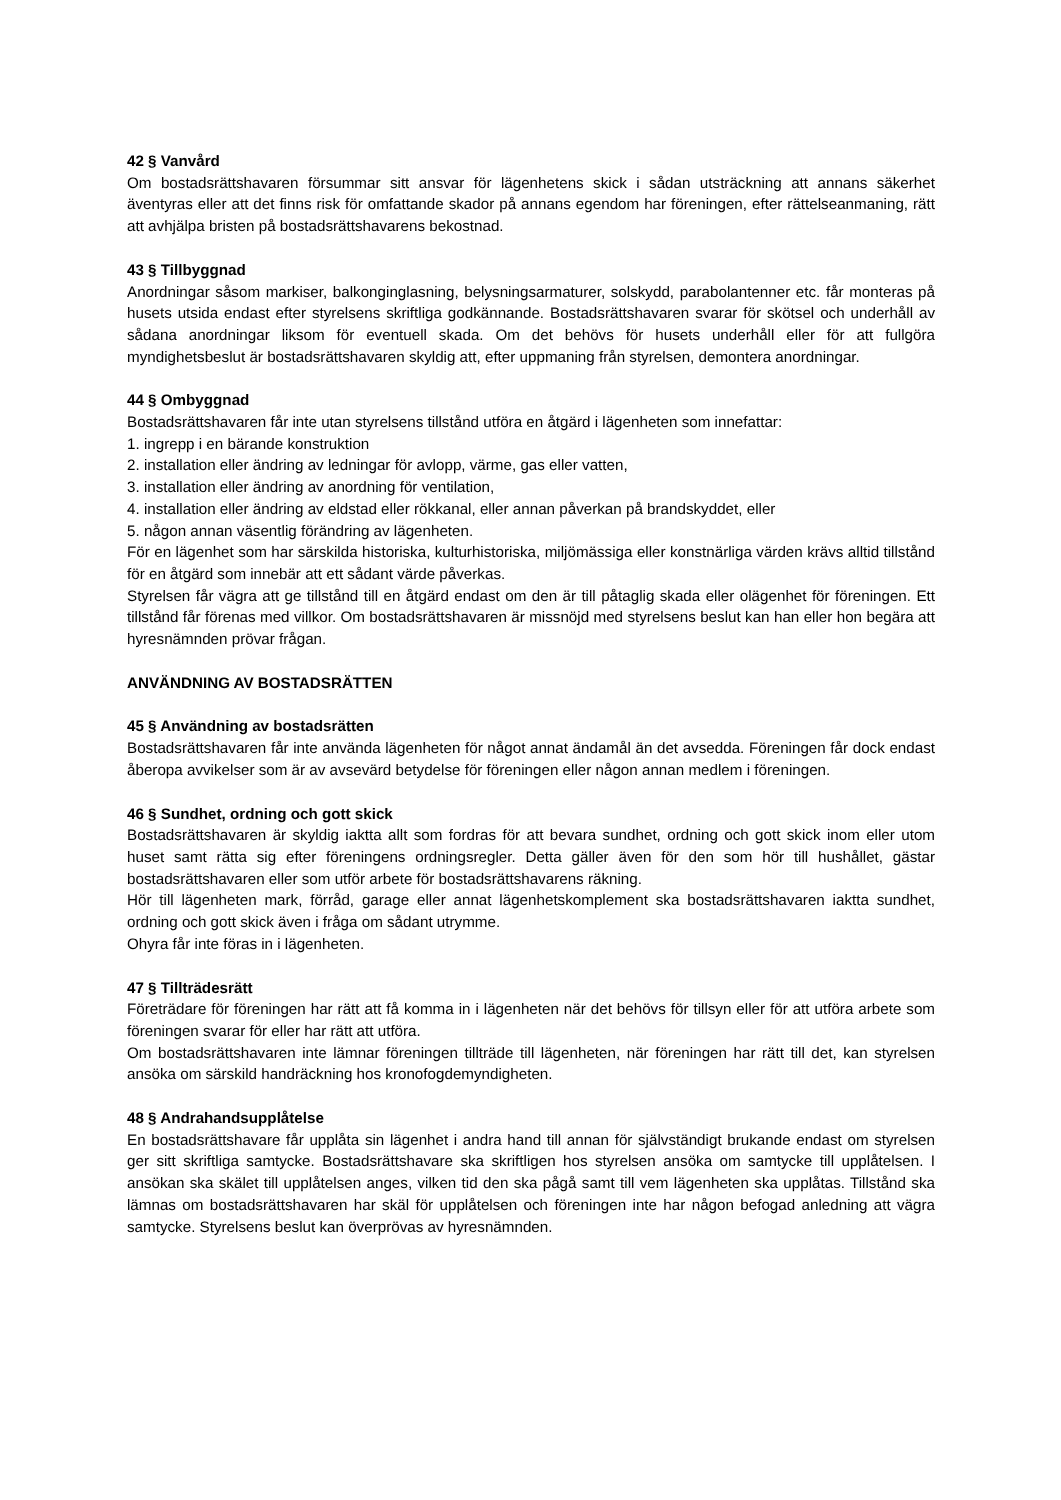42 § Vanvård
Om bostadsrättshavaren försummar sitt ansvar för lägenhetens skick i sådan utsträckning att annans säkerhet äventyras eller att det finns risk för omfattande skador på annans egendom har föreningen, efter rättelseanmaning, rätt att avhjälpa bristen på bostadsrättshavarens bekostnad.
43 § Tillbyggnad
Anordningar såsom markiser, balkonginglasning, belysningsarmaturer, solskydd, parabolantenner etc. får monteras på husets utsida endast efter styrelsens skriftliga godkännande. Bostadsrättshavaren svarar för skötsel och underhåll av sådana anordningar liksom för eventuell skada. Om det behövs för husets underhåll eller för att fullgöra myndighetsbeslut är bostadsrättshavaren skyldig att, efter uppmaning från styrelsen, demontera anordningar.
44 § Ombyggnad
Bostadsrättshavaren får inte utan styrelsens tillstånd utföra en åtgärd i lägenheten som innefattar:
1. ingrepp i en bärande konstruktion
2. installation eller ändring av ledningar för avlopp, värme, gas eller vatten,
3. installation eller ändring av anordning för ventilation,
4. installation eller ändring av eldstad eller rökkanal, eller annan påverkan på brandskyddet, eller
5. någon annan väsentlig förändring av lägenheten.
För en lägenhet som har särskilda historiska, kulturhistoriska, miljömässiga eller konstnärliga värden krävs alltid tillstånd för en åtgärd som innebär att ett sådant värde påverkas.
Styrelsen får vägra att ge tillstånd till en åtgärd endast om den är till påtaglig skada eller olägenhet för föreningen. Ett tillstånd får förenas med villkor. Om bostadsrättshavaren är missnöjd med styrelsens beslut kan han eller hon begära att hyresnämnden prövar frågan.
ANVÄNDNING AV BOSTADSRÄTTEN
45 § Användning av bostadsrätten
Bostadsrättshavaren får inte använda lägenheten för något annat ändamål än det avsedda. Föreningen får dock endast åberopa avvikelser som är av avsevärd betydelse för föreningen eller någon annan medlem i föreningen.
46 § Sundhet, ordning och gott skick
Bostadsrättshavaren är skyldig iaktta allt som fordras för att bevara sundhet, ordning och gott skick inom eller utom huset samt rätta sig efter föreningens ordningsregler. Detta gäller även för den som hör till hushållet, gästar bostadsrättshavaren eller som utför arbete för bostadsrättshavarens räkning.
Hör till lägenheten mark, förråd, garage eller annat lägenhetskomplement ska bostadsrättshavaren iaktta sundhet, ordning och gott skick även i fråga om sådant utrymme.
Ohyra får inte föras in i lägenheten.
47 § Tillträdesrätt
Företrädare för föreningen har rätt att få komma in i lägenheten när det behövs för tillsyn eller för att utföra arbete som föreningen svarar för eller har rätt att utföra.
Om bostadsrättshavaren inte lämnar föreningen tillträde till lägenheten, när föreningen har rätt till det, kan styrelsen ansöka om särskild handräckning hos kronofogdemyndigheten.
48 § Andrahandsupplåtelse
En bostadsrättshavare får upplåta sin lägenhet i andra hand till annan för självständigt brukande endast om styrelsen ger sitt skriftliga samtycke. Bostadsrättshavare ska skriftligen hos styrelsen ansöka om samtycke till upplåtelsen. I ansökan ska skälet till upplåtelsen anges, vilken tid den ska pågå samt till vem lägenheten ska upplåtas. Tillstånd ska lämnas om bostadsrättshavaren har skäl för upplåtelsen och föreningen inte har någon befogad anledning att vägra samtycke. Styrelsens beslut kan överprövas av hyresnämnden.